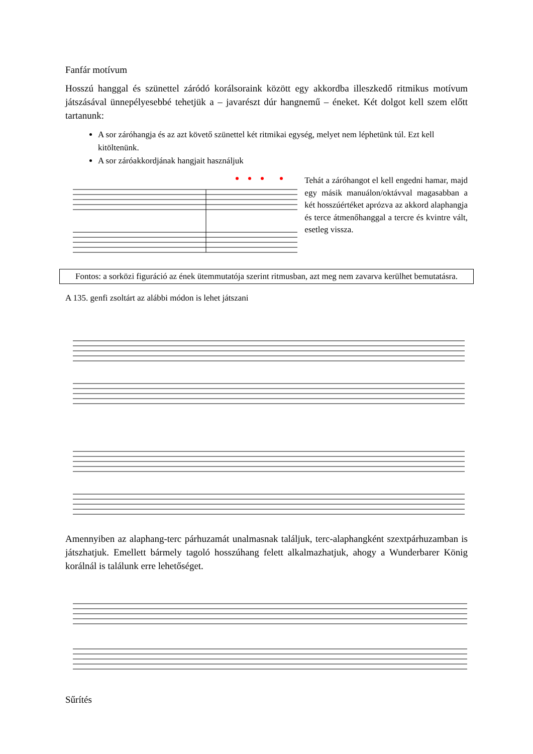Fanfár motívum
Hosszú hanggal és szünettel záródó korálsoraink között egy akkordba illeszkedő ritmikus motívum játszásával ünnepélyesebbé tehetjük a – javarészt dúr hangnemű – éneket. Két dolgot kell szem előtt tartanunk:
A sor záróhangja és az azt követő szünettel két ritmikai egység, melyet nem léphetünk túl. Ezt kell kitöltenünk.
A sor záróakkordjának hangjait használjuk
Tehát a záróhangot el kell engedni hamar, majd egy másik manuálon/oktávval magasabban a két hosszúértéket aprózva az akkord alaphangja és terce átmenőhanggal a tercre és kvintre vált, esetleg vissza.
Fontos: a sorközi figuráció az ének ütemmutatója szerint ritmusban, azt meg nem zavarva kerülhet bemutatásra.
A 135. genfi zsoltárt az alábbi módon is lehet játszani
Amennyiben az alaphang-terc párhuzamát unalmasnak találjuk, terc-alaphangként szextpárhuzamban is játszhatjuk. Emellett bármely tagoló hosszúhang felett alkalmazhatjuk, ahogy a Wunderbarer König korálnál is találunk erre lehetőséget.
Sűrítés